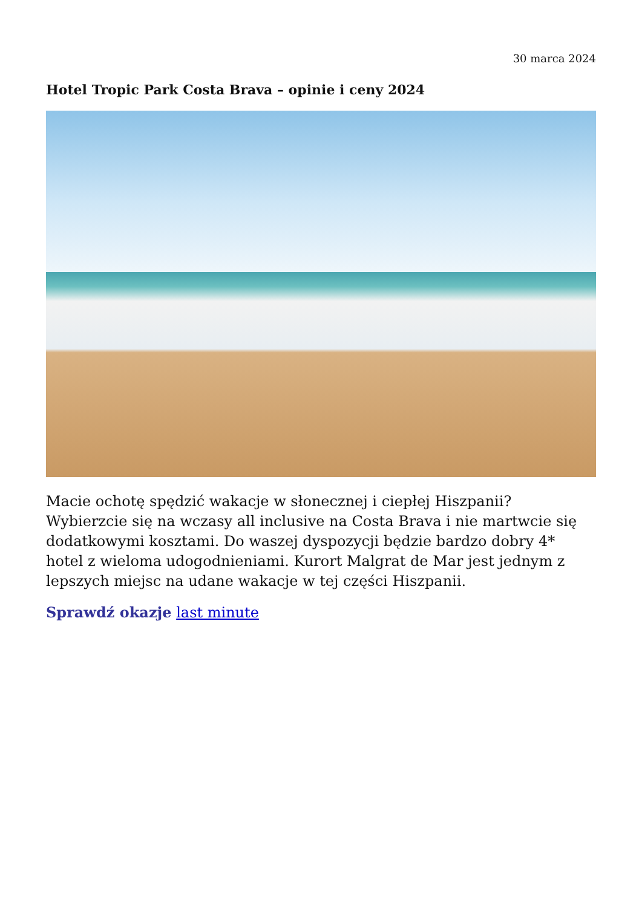30 marca 2024
Hotel Tropic Park Costa Brava – opinie i ceny 2024
Macie ochotę spędzić wakacje w słonecznej i ciepłej Hiszpanii? Wybierzcie się na wczasy all inclusive na Costa Brava i nie martwcie się dodatkowymi kosztami. Do waszej dyspozycji będzie bardzo dobry 4* hotel z wieloma udogodnieniami. Kurort Malgrat de Mar jest jednym z lepszych miejsc na udane wakacje w tej części Hiszpanii.
Sprawdź okazje last minute